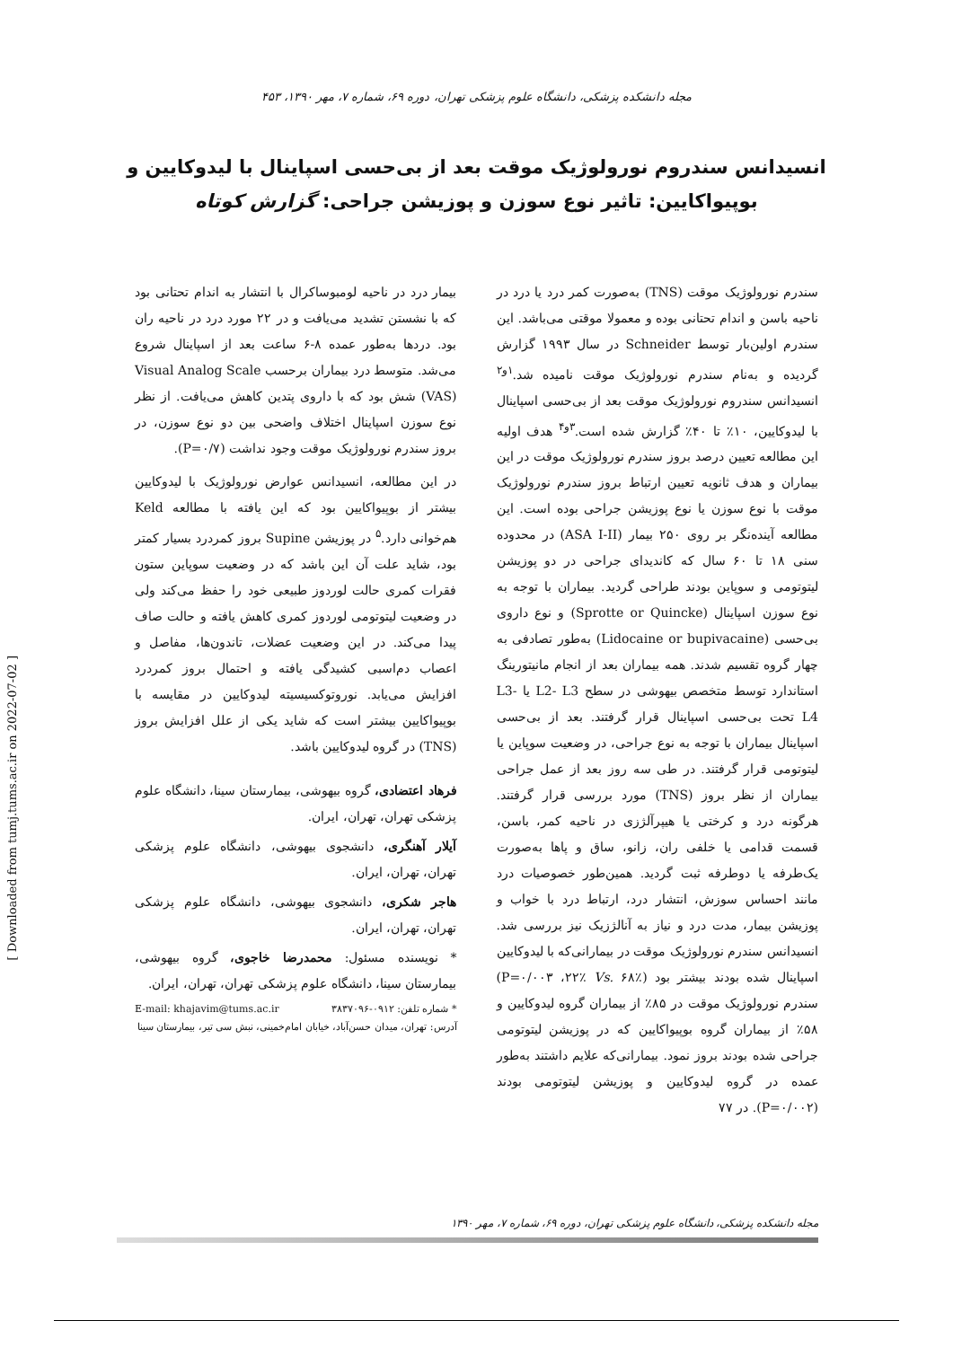مجله دانشکده پزشکی، دانشگاه علوم پزشکی تهران، دوره ۶۹، شماره ۷، مهر ۱۳۹۰، ۴۵۳
انسیدانس سندروم نورولوژیک موقت بعد از بی‌حسی اسپاینال با لیدوکایین و بوپیواکایین: تاثیر نوع سوزن و پوزیشن جراحی: گزارش کوتاه
سندرم نورولوژیک موقت (TNS) به‌صورت کمر درد یا درد در ناحیه باسن و اندام تحتانی بوده و معمولا موقتی می‌باشد. این سندرم اولین‌بار توسط Schneider در سال ۱۹۹۳ گزارش گردیده و به‌نام سندرم نورولوژیک موقت نامیده شد.<sup>۱و۲</sup> انسیدانس سندروم نورولوژیک موقت بعد از بی‌حسی اسپاینال با لیدوکایین، ۱۰٪ تا ۴۰٪ گزارش شده است.<sup>۳و۴</sup> هدف اولیه این مطالعه تعیین درصد بروز سندرم نورولوژیک موقت در این بیماران و هدف ثانویه تعیین ارتباط بروز سندرم نورولوژیک موقت با نوع سوزن یا نوع پوزیشن جراحی بوده است. این مطالعه آینده‌نگر بر روی ۲۵۰ بیمار (ASA I-II) در محدوده سنی ۱۸ تا ۶۰ سال که کاندیدای جراحی در دو پوزیشن لیتوتومی و سوپاین بودند طراحی گردید. بیماران با توجه به نوع سوزن اسپاینال (Sprotte or Quincke) و نوع داروی بی‌حسی (Lidocaine or bupivacaine) به‌طور تصادفی به چهار گروه تقسیم شدند. همه بیماران بعد از انجام مانیتورینگ استاندارد توسط متخصص بیهوشی در سطح L2- L3 یا L3- L4 تحت بی‌حسی اسپاینال قرار گرفتند. بعد از بی‌حسی اسپاینال بیماران با توجه به نوع جراحی، در وضعیت سوپاین یا لیتوتومی قرار گرفتند. در طی سه روز بعد از عمل جراحی بیماران از نظر بروز (TNS) مورد بررسی قرار گرفتند. هرگونه درد و کرختی یا هیپرآلژزی در ناحیه کمر، باسن، قسمت قدامی یا خلفی ران، زانو، ساق و پاها به‌صورت یک‌طرفه یا دوطرفه ثبت گردید. همین‌طور خصوصیات درد مانند احساس سوزش، انتشار درد، ارتباط درد با خواب و پوزیشن بیمار، مدت درد و نیاز به آنالژزیک نیز بررسی شد. انسیدانس سندرم نورولوژیک موقت در بیمارانی‌که با لیدوکایین اسپاینال شده بودند بیشتر بود (P=۰/۰۰۳ ،۲۲٪ Vs. ۶۸٪) سندرم نورولوژیک موقت در ۸۵٪ از بیماران گروه لیدوکایین و ۵۸٪ از بیماران گروه بوپیواکایین که در پوزیشن لیتوتومی جراحی شده بودند بروز نمود. بیمارانی‌که علایم داشتند به‌طور عمده در گروه لیدوکایین و پوزیشن لیتوتومی بودند (P=۰/۰۰۲). در ۷۷
بیمار درد در ناحیه لومبوساکرال با انتشار به اندام تحتانی بود که با نشستن تشدید می‌یافت و در ۲۲ مورد درد در ناحیه ران بود. دردها به‌طور عمده ۸-۶ ساعت بعد از اسپاینال شروع می‌شد. متوسط درد بیماران برحسب Visual Analog Scale (VAS) شش بود که با داروی پتدین کاهش می‌یافت. از نظر نوع سوزن اسپاینال اختلاف واضحی بین دو نوع سوزن، در بروز سندرم نورولوژیک موقت وجود نداشت (P=۰/۷).
در این مطالعه، انسیدانس عوارض نورولوژیک با لیدوکایین بیشتر از بوپیواکایین بود که این یافته با مطالعه Keld هم‌خوانی دارد.<sup>۵</sup> در پوزیشن Supine بروز کمردرد بسیار کمتر بود، شاید علت آن این باشد که در وضعیت سوپاین ستون فقرات کمری حالت لوردوز طبیعی خود را حفظ می‌کند ولی در وضعیت لیتوتومی لوردوز کمری کاهش یافته و حالت صاف پیدا می‌کند. در این وضعیت عضلات، تاندون‌ها، مفاصل و اعصاب دم‌اسبی کشیدگی یافته و احتمال بروز کمردرد افزایش می‌یابد. نوروتوکسیسیته لیدوکایین در مقایسه با بوپیواکایین بیشتر است که شاید یکی از علل افزایش بروز (TNS) در گروه لیدوکایین باشد.
فرهاد اعتضادی، گروه بیهوشی، بیمارستان سینا، دانشگاه علوم پزشکی تهران، تهران، ایران.
آیلار آهنگری، دانشجوی بیهوشی، دانشگاه علوم پزشکی تهران، تهران، ایران.
هاجر شکری، دانشجوی بیهوشی، دانشگاه علوم پزشکی تهران، تهران، ایران.
* نویسنده مسئول: محمدرضا خاجوی، گروه بیهوشی، بیمارستان سینا، دانشگاه علوم پزشکی تهران، تهران، ایران.
* شماره تلفن: ۰۹۱۲-۳۸۳۷۰۹۶ E-mail: khajavim@tums.ac.ir
آدرس: تهران، میدان حسن‌آباد، خیابان امام‌خمینی، نبش سی تیر، بیمارستان سینا
مجله دانشکده پزشکی، دانشگاه علوم پزشکی تهران، دوره ۶۹، شماره ۷، مهر ۱۳۹۰
[ Downloaded from tumj.tums.ac.ir on 2022-07-02 ]